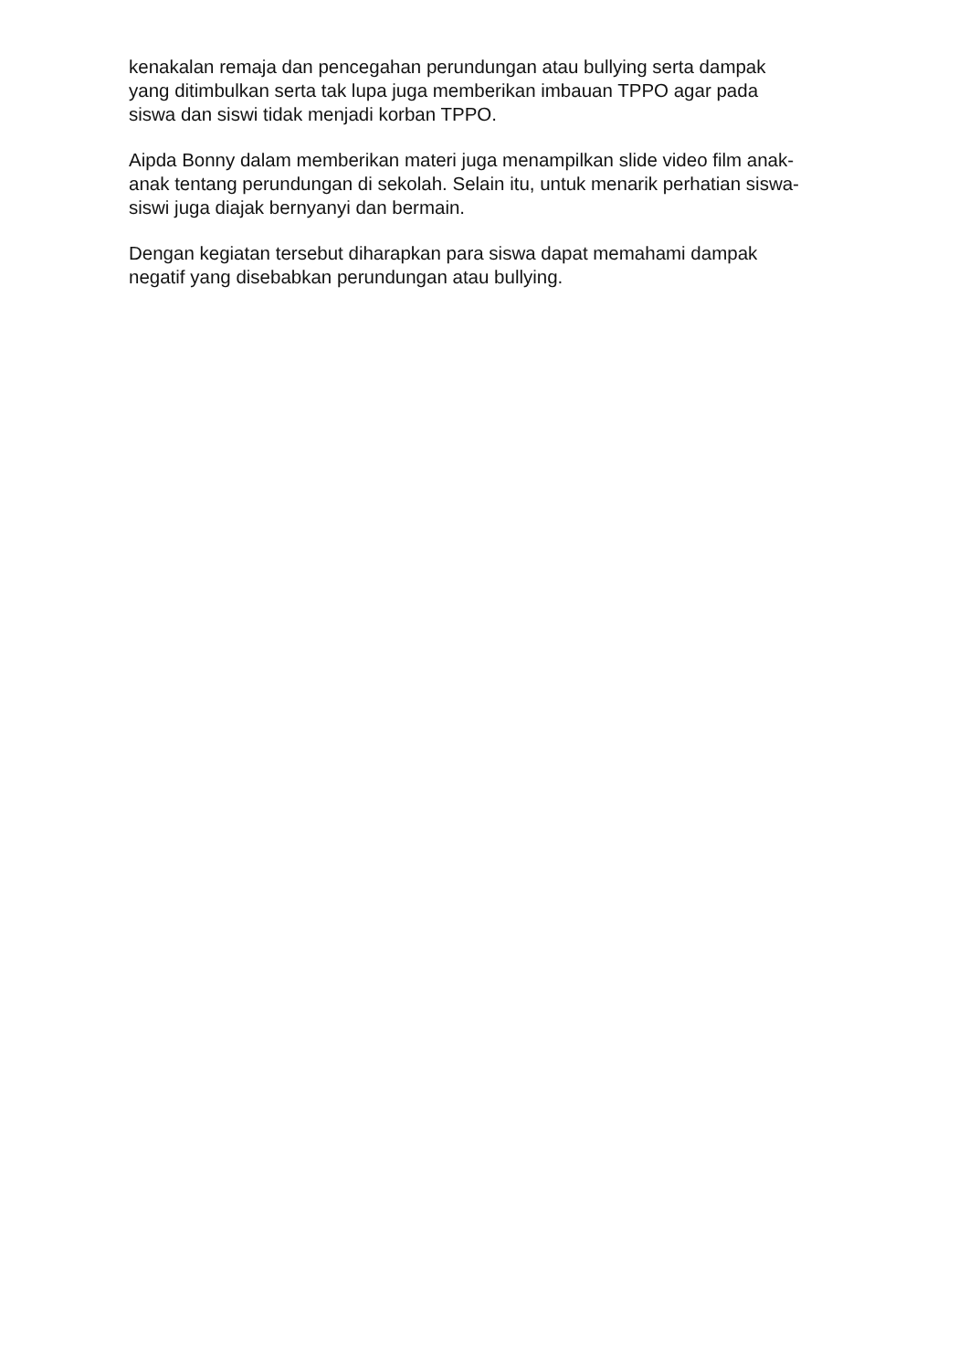kenakalan remaja dan pencegahan perundungan atau bullying serta dampak
yang ditimbulkan serta tak lupa juga memberikan imbauan TPPO agar pada
siswa dan siswi tidak menjadi korban TPPO.
Aipda Bonny dalam memberikan materi juga menampilkan slide video film anak-
anak tentang perundungan di sekolah. Selain itu, untuk menarik perhatian siswa-
siswi juga diajak bernyanyi dan bermain.
Dengan kegiatan tersebut diharapkan para siswa dapat memahami dampak
negatif yang disebabkan perundungan atau bullying.